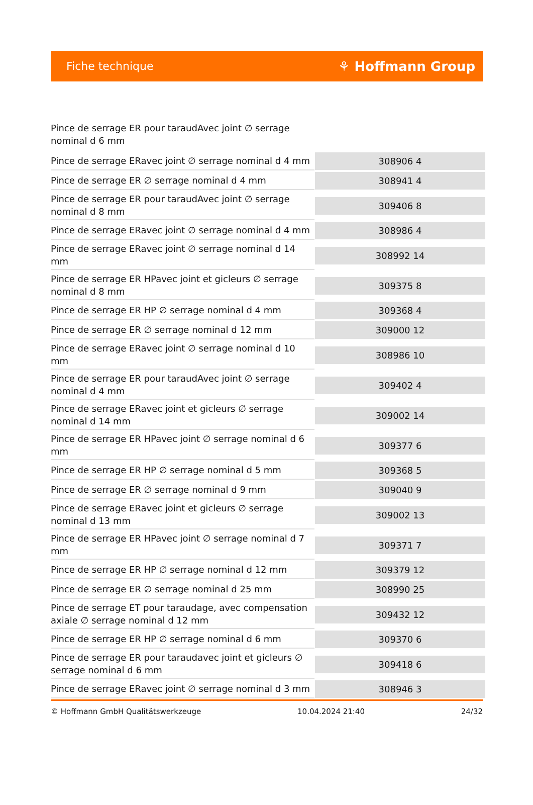Fiche technique ⚘ Hoffmann Group
Pince de serrage ER pour taraudAvec joint ∅ serrage nominal d 6 mm
| Pince de serrage ERavec joint ∅ serrage nominal d 4 mm | 308906 4 |
| Pince de serrage ER ∅ serrage nominal d 4 mm | 308941 4 |
| Pince de serrage ER pour taraudAvec joint ∅ serrage nominal d 8 mm | 309406 8 |
| Pince de serrage ERavec joint ∅ serrage nominal d 4 mm | 308986 4 |
| Pince de serrage ERavec joint ∅ serrage nominal d 14 mm | 308992 14 |
| Pince de serrage ER HPavec joint et gicleurs ∅ serrage nominal d 8 mm | 309375 8 |
| Pince de serrage ER HP ∅ serrage nominal d 4 mm | 309368 4 |
| Pince de serrage ER ∅ serrage nominal d 12 mm | 309000 12 |
| Pince de serrage ERavec joint ∅ serrage nominal d 10 mm | 308986 10 |
| Pince de serrage ER pour taraudAvec joint ∅ serrage nominal d 4 mm | 309402 4 |
| Pince de serrage ERavec joint et gicleurs ∅ serrage nominal d 14 mm | 309002 14 |
| Pince de serrage ER HPavec joint ∅ serrage nominal d 6 mm | 309377 6 |
| Pince de serrage ER HP ∅ serrage nominal d 5 mm | 309368 5 |
| Pince de serrage ER ∅ serrage nominal d 9 mm | 309040 9 |
| Pince de serrage ERavec joint et gicleurs ∅ serrage nominal d 13 mm | 309002 13 |
| Pince de serrage ER HPavec joint ∅ serrage nominal d 7 mm | 309371 7 |
| Pince de serrage ER HP ∅ serrage nominal d 12 mm | 309379 12 |
| Pince de serrage ER ∅ serrage nominal d 25 mm | 308990 25 |
| Pince de serrage ET pour taraudage, avec compensation axiale ∅ serrage nominal d 12 mm | 309432 12 |
| Pince de serrage ER HP ∅ serrage nominal d 6 mm | 309370 6 |
| Pince de serrage ER pour taraudavec joint et gicleurs ∅ serrage nominal d 6 mm | 309418 6 |
| Pince de serrage ERavec joint ∅ serrage nominal d 3 mm | 308946 3 |
© Hoffmann GmbH Qualitätswerkzeuge 10.04.2024 21:40 24/32